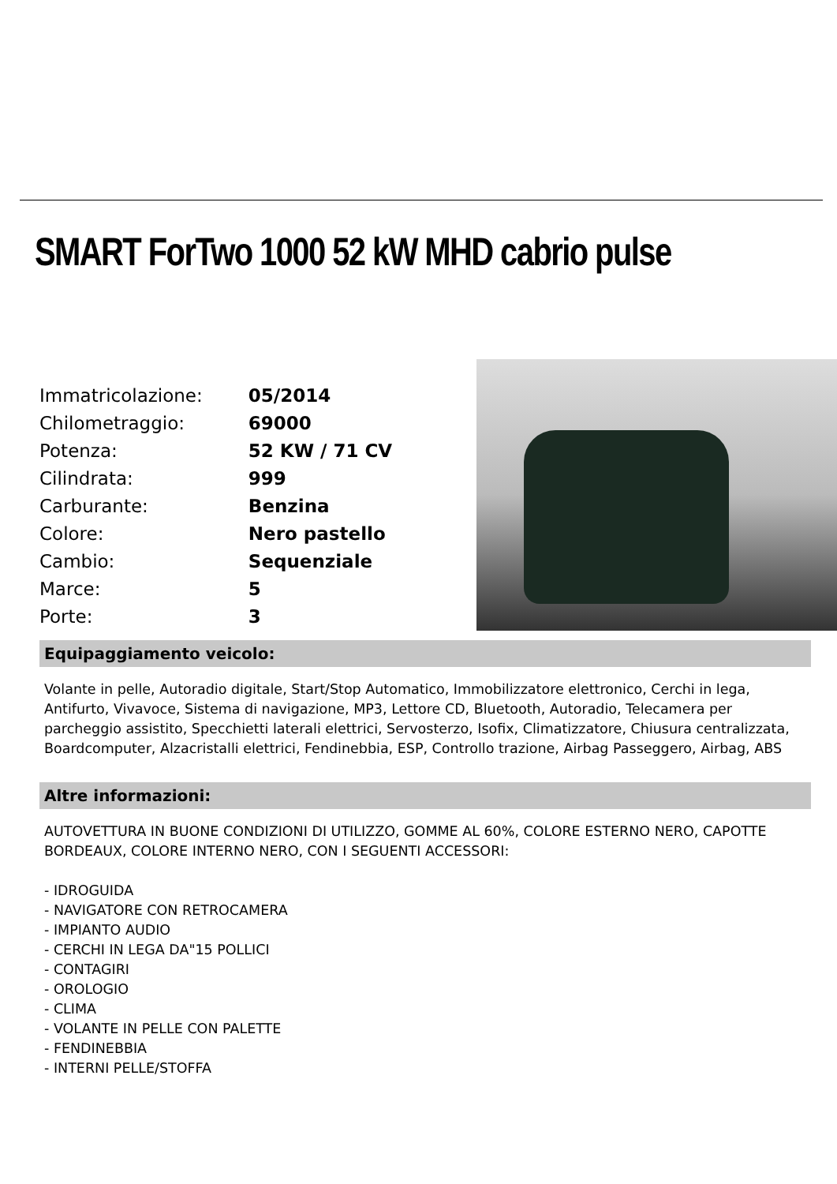SMART ForTwo 1000 52 kW MHD cabrio pulse
| Immatricolazione: | 05/2014 |
| Chilometraggio: | 69000 |
| Potenza: | 52 KW / 71 CV |
| Cilindrata: | 999 |
| Carburante: | Benzina |
| Colore: | Nero pastello |
| Cambio: | Sequenziale |
| Marce: | 5 |
| Porte: | 3 |
Equipaggiamento veicolo:
Volante in pelle, Autoradio digitale, Start/Stop Automatico, Immobilizzatore elettronico, Cerchi in lega, Antifurto, Vivavoce, Sistema di navigazione, MP3, Lettore CD, Bluetooth, Autoradio, Telecamera per parcheggio assistito, Specchietti laterali elettrici, Servosterzo, Isofix, Climatizzatore, Chiusura centralizzata, Boardcomputer, Alzacristalli elettrici, Fendinebbia, ESP, Controllo trazione, Airbag Passeggero, Airbag, ABS
Altre informazioni:
AUTOVETTURA IN BUONE CONDIZIONI DI UTILIZZO, GOMME AL 60%, COLORE ESTERNO NERO, CAPOTTE BORDEAUX, COLORE INTERNO NERO, CON I SEGUENTI ACCESSORI:
- IDROGUIDA
- NAVIGATORE CON RETROCAMERA
- IMPIANTO AUDIO
- CERCHI IN LEGA DA"15 POLLICI
- CONTAGIRI
- OROLOGIO
- CLIMA
- VOLANTE IN PELLE CON PALETTE
- FENDINEBBIA
- INTERNI PELLE/STOFFA